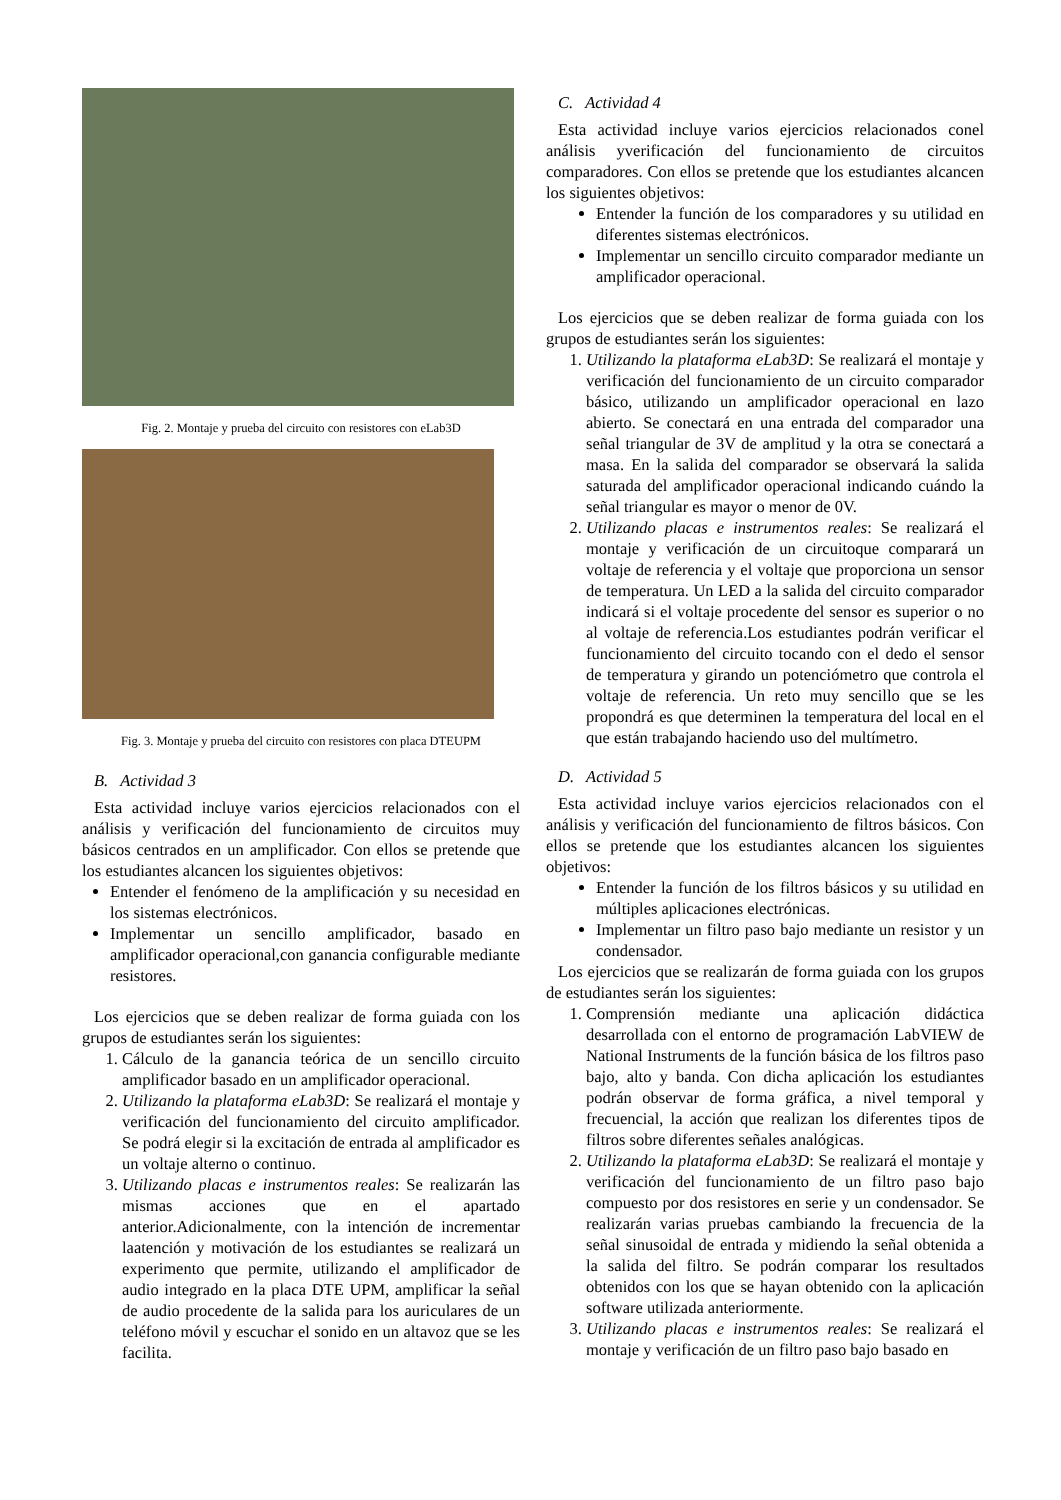Fig. 2. Montaje y prueba del circuito con resistores con eLab3D
Fig. 3. Montaje y prueba del circuito con resistores con placa DTEUPM
B. Actividad 3
Esta actividad incluye varios ejercicios relacionados con el análisis y verificación del funcionamiento de circuitos muy básicos centrados en un amplificador. Con ellos se pretende que los estudiantes alcancen los siguientes objetivos:
Entender el fenómeno de la amplificación y su necesidad en los sistemas electrónicos.
Implementar un sencillo amplificador, basado en amplificador operacional,con ganancia configurable mediante resistores.
Los ejercicios que se deben realizar de forma guiada con los grupos de estudiantes serán los siguientes:
1. Cálculo de la ganancia teórica de un sencillo circuito amplificador basado en un amplificador operacional.
2. Utilizando la plataforma eLab3D: Se realizará el montaje y verificación del funcionamiento del circuito amplificador. Se podrá elegir si la excitación de entrada al amplificador es un voltaje alterno o continuo.
3. Utilizando placas e instrumentos reales: Se realizarán las mismas acciones que en el apartado anterior.Adicionalmente, con la intención de incrementar laatención y motivación de los estudiantes se realizará un experimento que permite, utilizando el amplificador de audio integrado en la placa DTE UPM, amplificar la señal de audio procedente de la salida para los auriculares de un teléfono móvil y escuchar el sonido en un altavoz que se les facilita.
C. Actividad 4
Esta actividad incluye varios ejercicios relacionados conel análisis yverificación del funcionamiento de circuitos comparadores. Con ellos se pretende que los estudiantes alcancen los siguientes objetivos:
Entender la función de los comparadores y su utilidad en diferentes sistemas electrónicos.
Implementar un sencillo circuito comparador mediante un amplificador operacional.
Los ejercicios que se deben realizar de forma guiada con los grupos de estudiantes serán los siguientes:
1. Utilizando la plataforma eLab3D: Se realizará el montaje y verificación del funcionamiento de un circuito comparador básico, utilizando un amplificador operacional en lazo abierto. Se conectará en una entrada del comparador una señal triangular de 3V de amplitud y la otra se conectará a masa. En la salida del comparador se observará la salida saturada del amplificador operacional indicando cuándo la señal triangular es mayor o menor de 0V.
2. Utilizando placas e instrumentos reales: Se realizará el montaje y verificación de un circuitoque comparará un voltaje de referencia y el voltaje que proporciona un sensor de temperatura. Un LED a la salida del circuito comparador indicará si el voltaje procedente del sensor es superior o no al voltaje de referencia.Los estudiantes podrán verificar el funcionamiento del circuito tocando con el dedo el sensor de temperatura y girando un potenciómetro que controla el voltaje de referencia. Un reto muy sencillo que se les propondrá es que determinen la temperatura del local en el que están trabajando haciendo uso del multímetro.
D. Actividad 5
Esta actividad incluye varios ejercicios relacionados con el análisis y verificación del funcionamiento de filtros básicos. Con ellos se pretende que los estudiantes alcancen los siguientes objetivos:
Entender la función de los filtros básicos y su utilidad en múltiples aplicaciones electrónicas.
Implementar un filtro paso bajo mediante un resistor y un condensador.
Los ejercicios que se realizarán de forma guiada con los grupos de estudiantes serán los siguientes:
1. Comprensión mediante una aplicación didáctica desarrollada con el entorno de programación LabVIEW de National Instruments de la función básica de los filtros paso bajo, alto y banda. Con dicha aplicación los estudiantes podrán observar de forma gráfica, a nivel temporal y frecuencial, la acción que realizan los diferentes tipos de filtros sobre diferentes señales analógicas.
2. Utilizando la plataforma eLab3D: Se realizará el montaje y verificación del funcionamiento de un filtro paso bajo compuesto por dos resistores en serie y un condensador. Se realizarán varias pruebas cambiando la frecuencia de la señal sinusoidal de entrada y midiendo la señal obtenida a la salida del filtro. Se podrán comparar los resultados obtenidos con los que se hayan obtenido con la aplicación software utilizada anteriormente.
3. Utilizando placas e instrumentos reales: Se realizará el montaje y verificación de un filtro paso bajo basado en